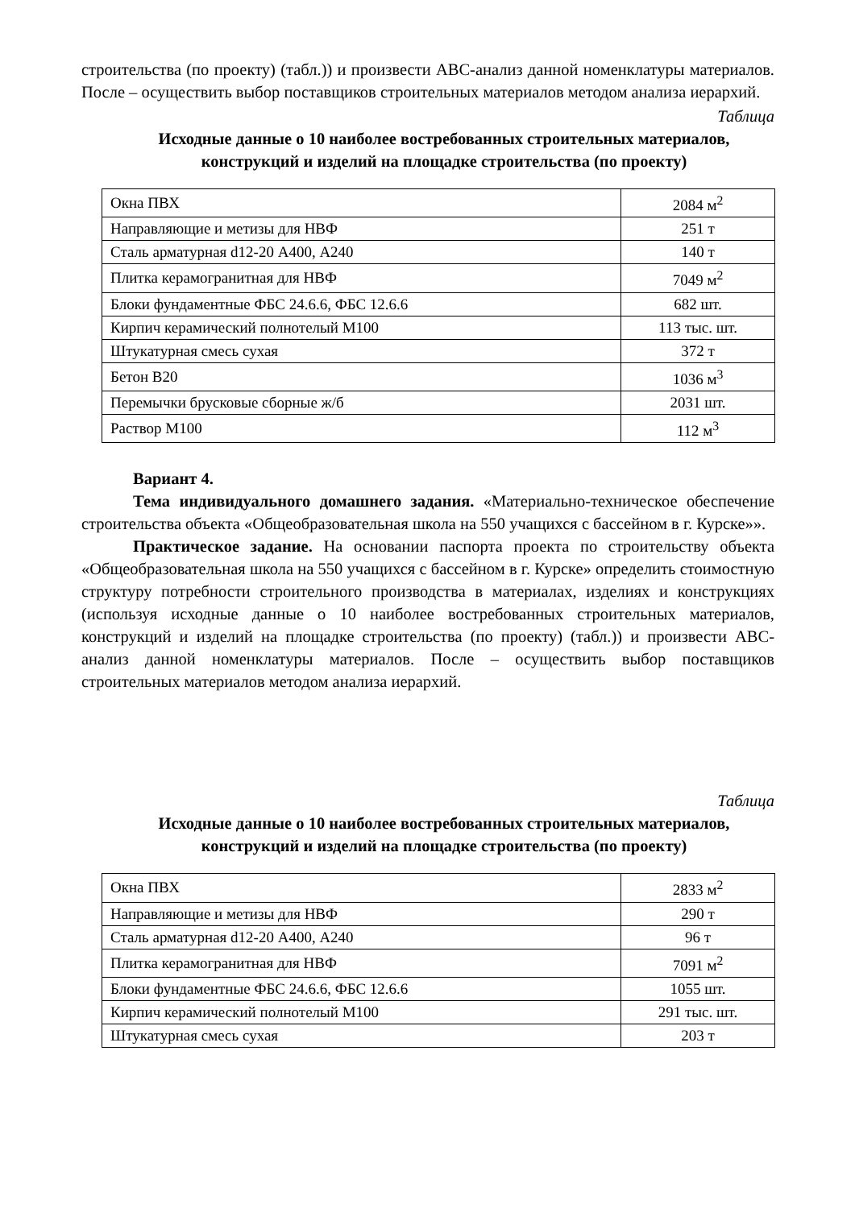строительства (по проекту) (табл.)) и произвести АВС-анализ данной номенклатуры материалов. После – осуществить выбор поставщиков строительных материалов методом анализа иерархий.
Таблица
Исходные данные о 10 наиболее востребованных строительных материалов, конструкций и изделий на площадке строительства (по проекту)
| Окна ПВХ | 2084 м<sup>2</sup> |
| Направляющие и метизы для НВФ | 251 т |
| Сталь арматурная d12-20 А400, А240 | 140 т |
| Плитка керамогранитная для НВФ | 7049 м<sup>2</sup> |
| Блоки фундаментные ФБС 24.6.6, ФБС 12.6.6 | 682 шт. |
| Кирпич керамический полнотелый М100 | 113 тыс. шт. |
| Штукатурная смесь сухая | 372 т |
| Бетон В20 | 1036 м<sup>3</sup> |
| Перемычки брусковые сборные ж/б | 2031 шт. |
| Раствор М100 | 112 м<sup>3</sup> |
Вариант 4.
Тема индивидуального домашнего задания. «Материально-техническое обеспечение строительства объекта «Общеобразовательная школа на 550 учащихся с бассейном в г. Курске»».
Практическое задание. На основании паспорта проекта по строительству объекта «Общеобразовательная школа на 550 учащихся с бассейном в г. Курске» определить стоимостную структуру потребности строительного производства в материалах, изделиях и конструкциях (используя исходные данные о 10 наиболее востребованных строительных материалов, конструкций и изделий на площадке строительства (по проекту) (табл.)) и произвести АВС-анализ данной номенклатуры материалов. После – осуществить выбор поставщиков строительных материалов методом анализа иерархий.
Таблица
Исходные данные о 10 наиболее востребованных строительных материалов, конструкций и изделий на площадке строительства (по проекту)
| Окна ПВХ | 2833 м<sup>2</sup> |
| Направляющие и метизы для НВФ | 290 т |
| Сталь арматурная d12-20 А400, А240 | 96 т |
| Плитка керамогранитная для НВФ | 7091 м<sup>2</sup> |
| Блоки фундаментные ФБС 24.6.6, ФБС 12.6.6 | 1055 шт. |
| Кирпич керамический полнотелый М100 | 291 тыс. шт. |
| Штукатурная смесь сухая | 203 т |